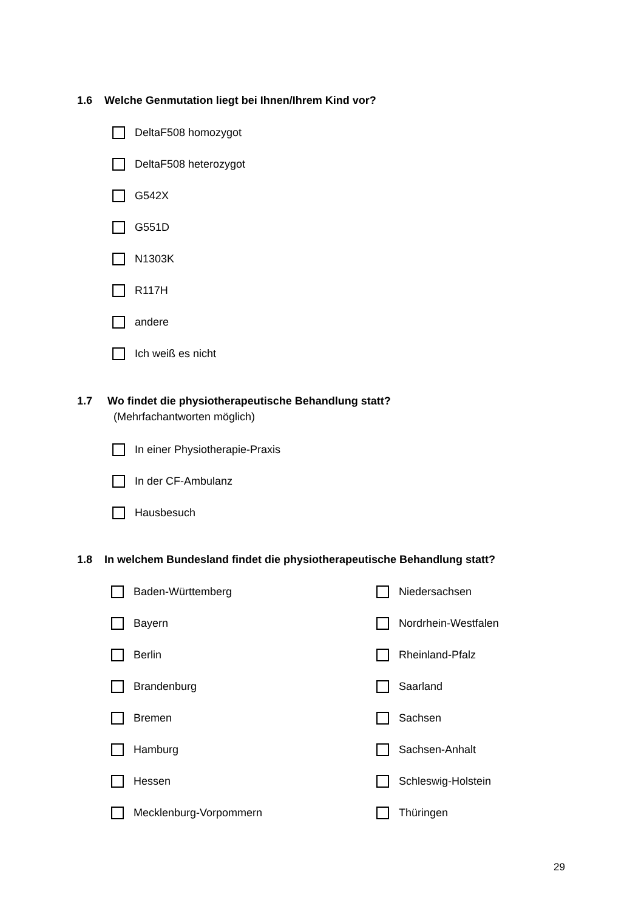1.6 Welche Genmutation liegt bei Ihnen/Ihrem Kind vor?
DeltaF508 homozygot
DeltaF508 heterozygot
G542X
G551D
N1303K
R117H
andere
Ich weiß es nicht
1.7 Wo findet die physiotherapeutische Behandlung statt?
(Mehrfachantworten möglich)
In einer Physiotherapie-Praxis
In der CF-Ambulanz
Hausbesuch
1.8 In welchem Bundesland findet die physiotherapeutische Behandlung statt?
Baden-Württemberg Niedersachsen
Bayern Nordrhein-Westfalen
Berlin Rheinland-Pfalz
Brandenburg Saarland
Bremen Sachsen
Hamburg Sachsen-Anhalt
Hessen Schleswig-Holstein
Mecklenburg-Vorpommern Thüringen
29